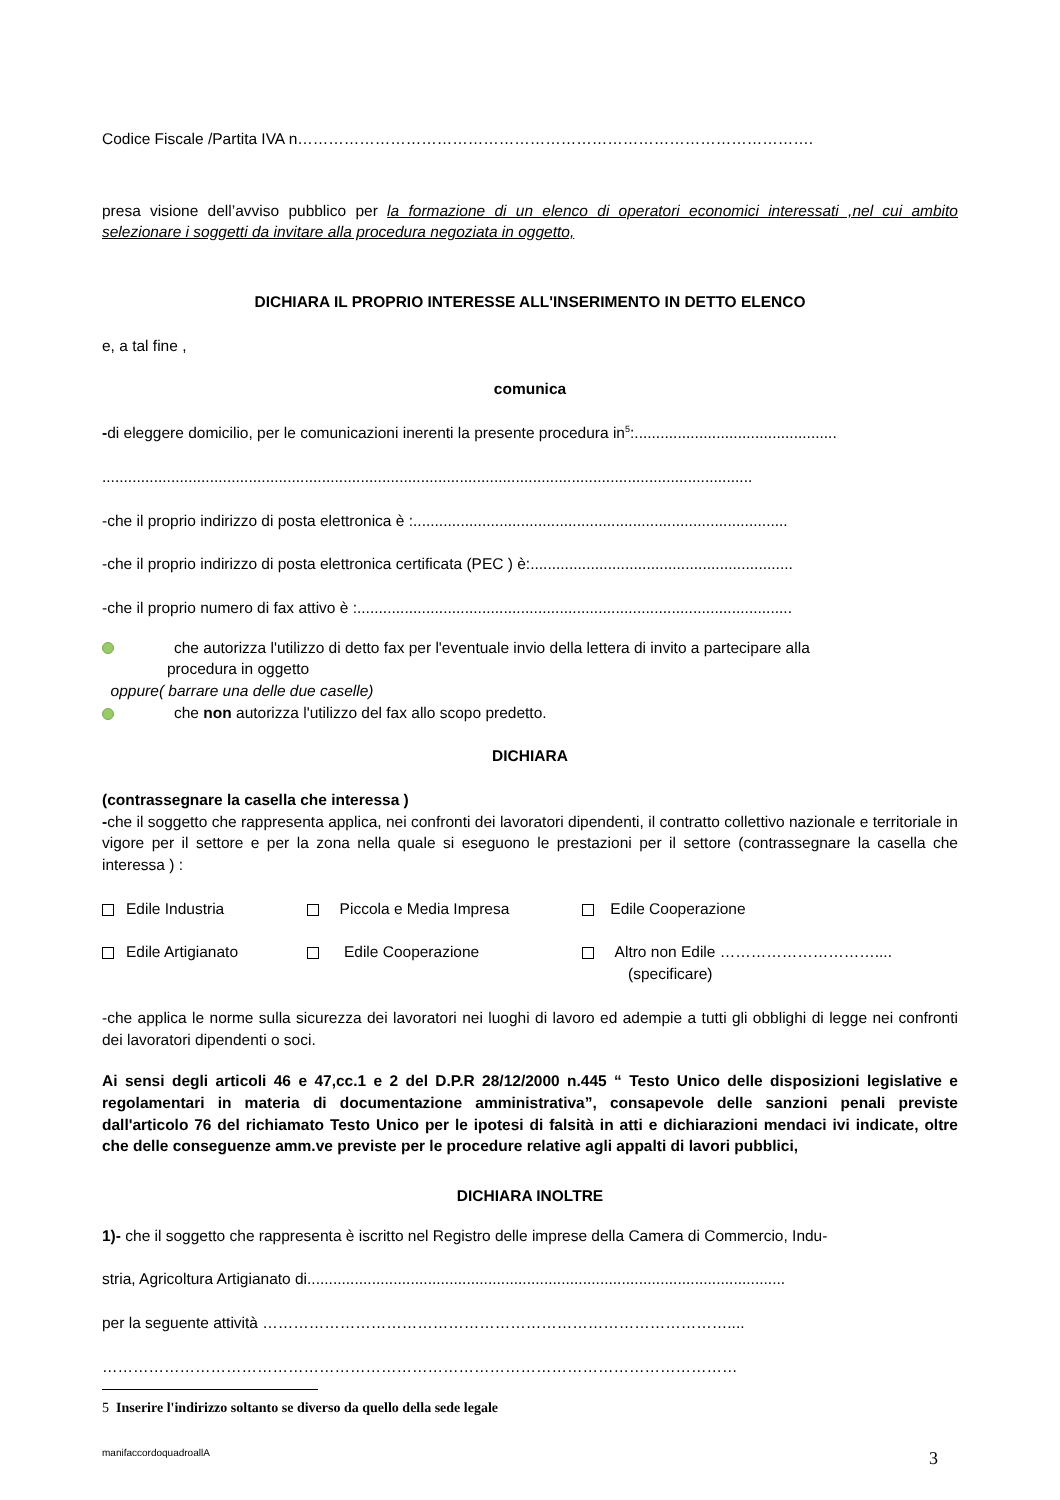Codice Fiscale /Partita IVA n……………………………………………………………………………………….
presa visione dell’avviso pubblico per la formazione di un elenco di operatori economici interessati ,nel cui ambito selezionare i soggetti da invitare alla procedura negoziata in oggetto,
DICHIARA IL PROPRIO INTERESSE ALL'INSERIMENTO IN DETTO ELENCO
e, a tal fine ,
comunica
-di eleggere domicilio, per le comunicazioni inerenti la presente procedura in<sup>5</sup>:...............................................
.......................................................................................................................................................
-che il proprio indirizzo di posta elettronica è :.......................................................................................
-che il proprio indirizzo di posta elettronica certificata (PEC ) è:.............................................................
-che il proprio numero di fax attivo è :.....................................................................................................
che autorizza l'utilizzo di detto fax per l'eventuale invio della lettera di invito a partecipare alla
procedura in oggetto
oppure( barrare una delle due caselle)
che non autorizza l'utilizzo del fax allo scopo predetto.
DICHIARA
(contrassegnare la casella che interessa )
-che il soggetto che rappresenta applica, nei confronti dei lavoratori dipendenti, il contratto collettivo nazionale e territoriale in vigore per il settore e per la zona nella quale si eseguono le prestazioni per il settore (contrassegnare la casella che interessa ) :
| Edile Industria | Piccola e Media Impresa | Edile Cooperazione |
| Edile Artigianato | Edile Cooperazione | Altro non Edile ………………………….... (specificare) |
-che applica le norme sulla sicurezza dei lavoratori nei luoghi di lavoro ed adempie a tutti gli obblighi di legge nei confronti dei lavoratori dipendenti o soci.
Ai sensi degli articoli 46 e 47,cc.1 e 2 del D.P.R 28/12/2000 n.445 “ Testo Unico delle disposizioni legislative e regolamentari in materia di documentazione amministrativa”, consapevole delle sanzioni penali previste dall'articolo 76 del richiamato Testo Unico per le ipotesi di falsità in atti e dichiarazioni mendaci ivi indicate, oltre che delle conseguenze amm.ve previste per le procedure relative agli appalti di lavori pubblici,
DICHIARA INOLTRE
1)- che il soggetto che rappresenta è iscritto nel Registro delle imprese della Camera di Commercio, Indu-
stria, Agricoltura Artigianato di...............................................................................................................
per la seguente attività ………………………………………………………………………………....
……………………………………………………………………………………………………………
5 Inserire l'indirizzo soltanto se diverso da quello della sede legale
manifaccordoquadroallA 3